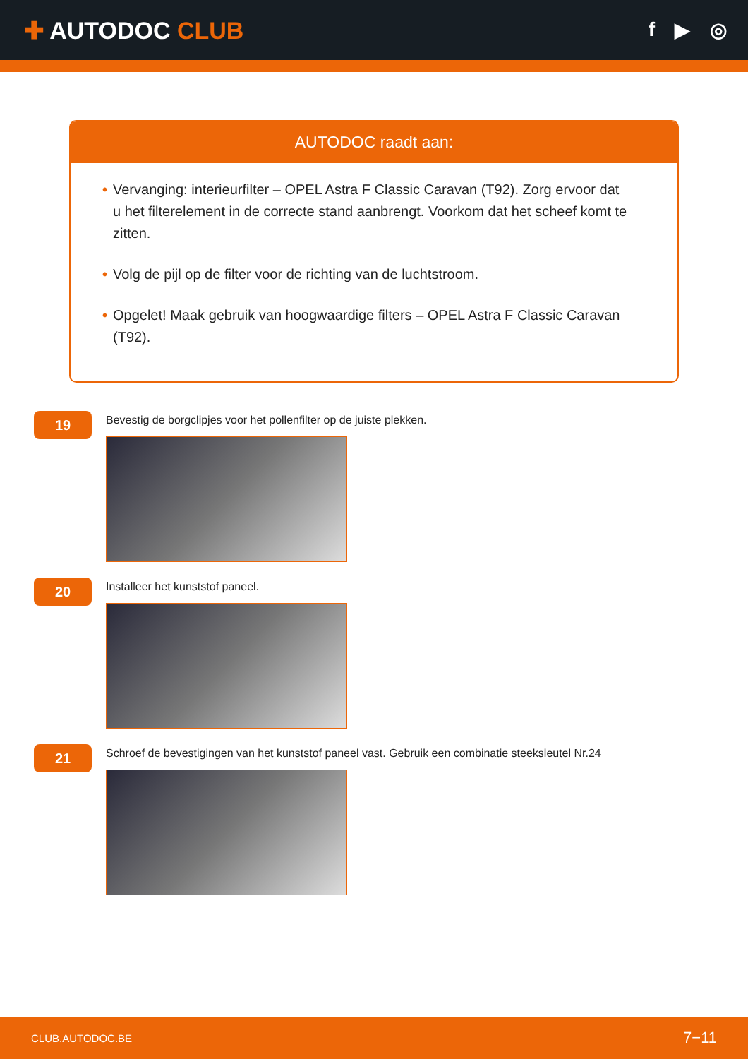✚ AUTODOC CLUB
f ▶ ◎
AUTODOC raadt aan:
• Vervanging: interieurfilter – OPEL Astra F Classic Caravan (T92). Zorg ervoor dat u het filterelement in de correcte stand aanbrengt. Voorkom dat het scheef komt te zitten.
• Volg de pijl op de filter voor de richting van de luchtstroom.
• Opgelet! Maak gebruik van hoogwaardige filters – OPEL Astra F Classic Caravan (T92).
19
Bevestig de borgclipjes voor het pollenfilter op de juiste plekken.
20
Installeer het kunststof paneel.
21
Schroef de bevestigingen van het kunststof paneel vast. Gebruik een combinatie steeksleutel Nr.24
CLUB.AUTODOC.BE 7−11